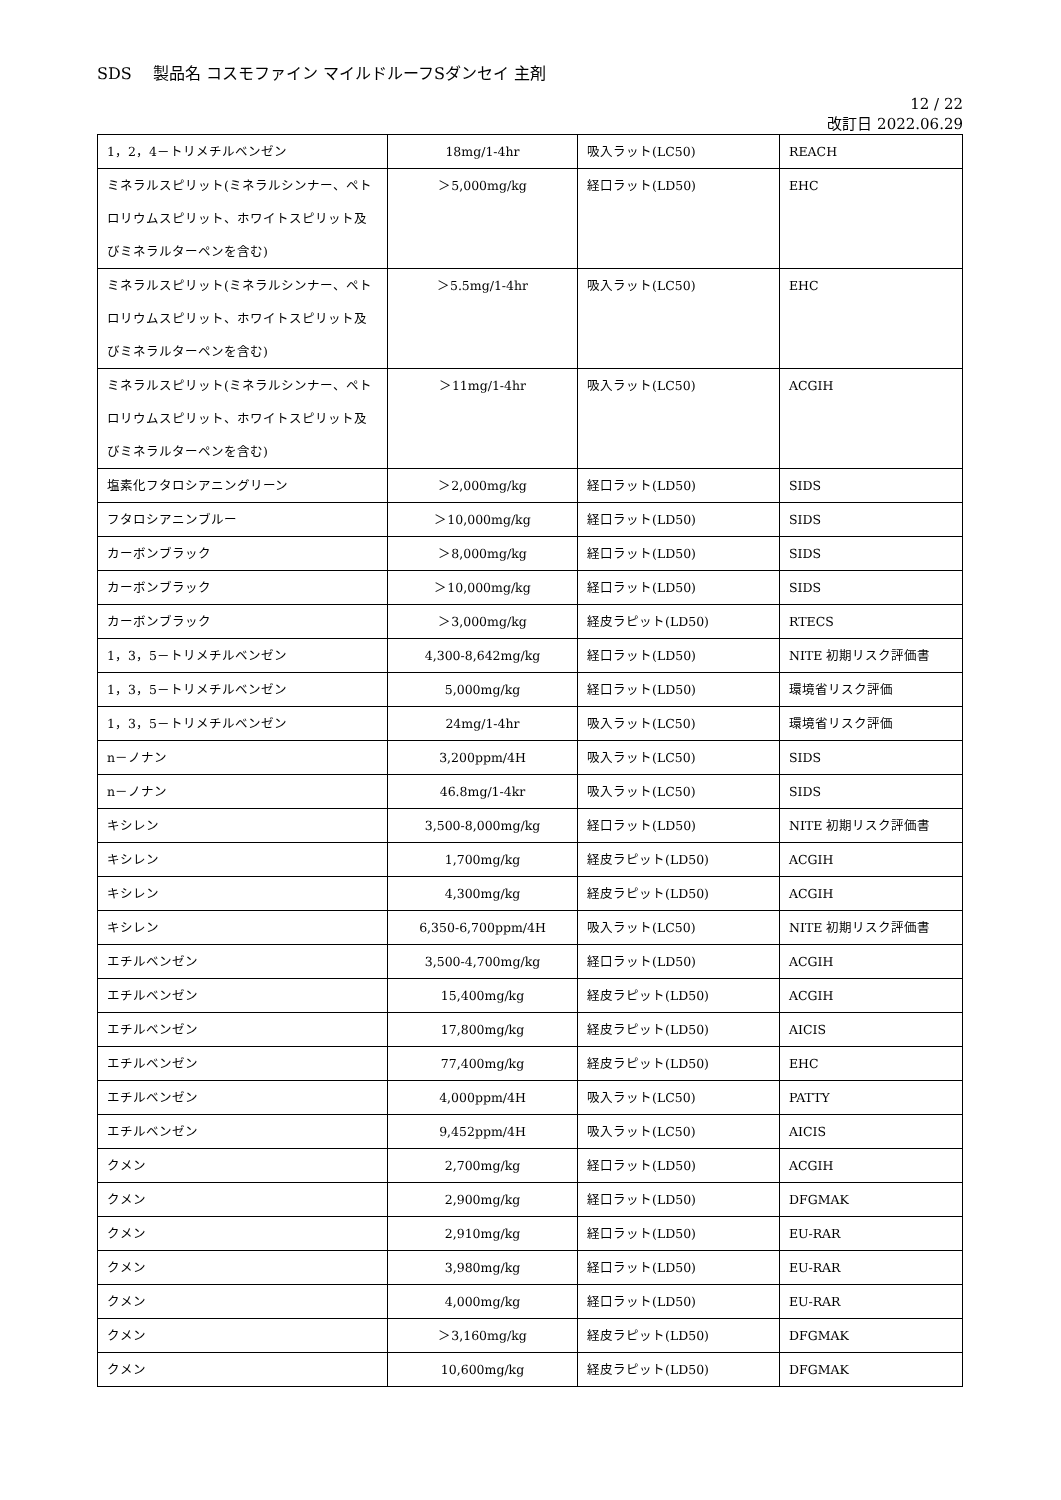SDS　 製品名 コスモファイン マイルドルーフSダンセイ 主剤
12 / 22
改訂日 2022.06.29
| 1，2，4－トリメチルベンゼン | 18mg/1-4hr | 吸入ラット(LC50) | REACH |
| ミネラルスピリット(ミネラルシンナー、ペトロリウムスピリット、ホワイトスピリット及びミネラルターペンを含む) | ＞5,000mg/kg | 経口ラット(LD50) | EHC |
| ミネラルスピリット(ミネラルシンナー、ペトロリウムスピリット、ホワイトスピリット及びミネラルターペンを含む) | ＞5.5mg/1-4hr | 吸入ラット(LC50) | EHC |
| ミネラルスピリット(ミネラルシンナー、ペトロリウムスピリット、ホワイトスピリット及びミネラルターペンを含む) | ＞11mg/1-4hr | 吸入ラット(LC50) | ACGIH |
| 塩素化フタロシアニングリーン | ＞2,000mg/kg | 経口ラット(LD50) | SIDS |
| フタロシアニンブルー | ＞10,000mg/kg | 経口ラット(LD50) | SIDS |
| カーボンブラック | ＞8,000mg/kg | 経口ラット(LD50) | SIDS |
| カーボンブラック | ＞10,000mg/kg | 経口ラット(LD50) | SIDS |
| カーボンブラック | ＞3,000mg/kg | 経皮ラピット(LD50) | RTECS |
| 1，3，5－トリメチルベンゼン | 4,300-8,642mg/kg | 経口ラット(LD50) | NITE 初期リスク評価書 |
| 1，3，5－トリメチルベンゼン | 5,000mg/kg | 経口ラット(LD50) | 環境省リスク評価 |
| 1，3，5－トリメチルベンゼン | 24mg/1-4hr | 吸入ラット(LC50) | 環境省リスク評価 |
| n－ノナン | 3,200ppm/4H | 吸入ラット(LC50) | SIDS |
| n－ノナン | 46.8mg/1-4kr | 吸入ラット(LC50) | SIDS |
| キシレン | 3,500-8,000mg/kg | 経口ラット(LD50) | NITE 初期リスク評価書 |
| キシレン | 1,700mg/kg | 経皮ラピット(LD50) | ACGIH |
| キシレン | 4,300mg/kg | 経皮ラピット(LD50) | ACGIH |
| キシレン | 6,350-6,700ppm/4H | 吸入ラット(LC50) | NITE 初期リスク評価書 |
| エチルベンゼン | 3,500-4,700mg/kg | 経口ラット(LD50) | ACGIH |
| エチルベンゼン | 15,400mg/kg | 経皮ラピット(LD50) | ACGIH |
| エチルベンゼン | 17,800mg/kg | 経皮ラピット(LD50) | AICIS |
| エチルベンゼン | 77,400mg/kg | 経皮ラピット(LD50) | EHC |
| エチルベンゼン | 4,000ppm/4H | 吸入ラット(LC50) | PATTY |
| エチルベンゼン | 9,452ppm/4H | 吸入ラット(LC50) | AICIS |
| クメン | 2,700mg/kg | 経口ラット(LD50) | ACGIH |
| クメン | 2,900mg/kg | 経口ラット(LD50) | DFGMAK |
| クメン | 2,910mg/kg | 経口ラット(LD50) | EU-RAR |
| クメン | 3,980mg/kg | 経口ラット(LD50) | EU-RAR |
| クメン | 4,000mg/kg | 経口ラット(LD50) | EU-RAR |
| クメン | ＞3,160mg/kg | 経皮ラピット(LD50) | DFGMAK |
| クメン | 10,600mg/kg | 経皮ラピット(LD50) | DFGMAK |